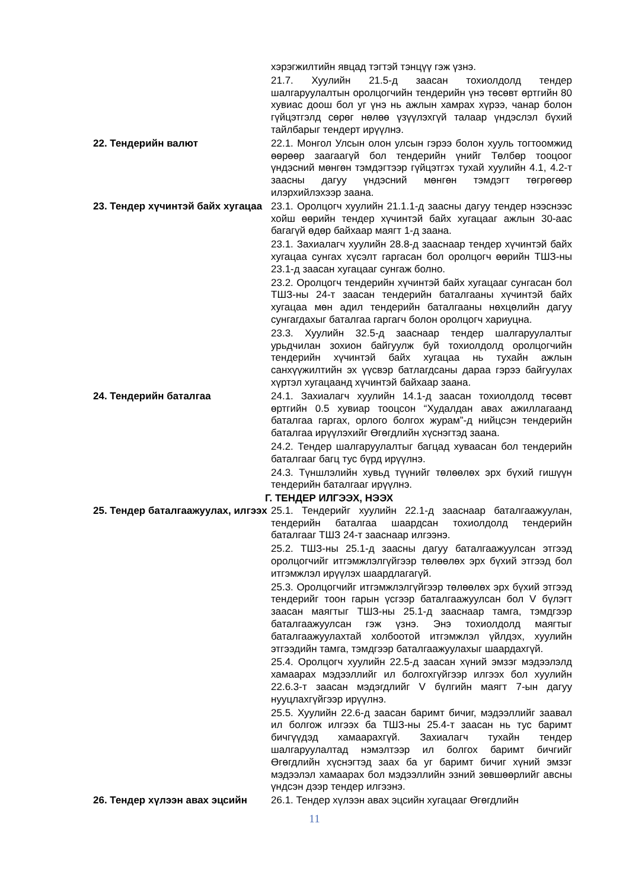хэрэгжилтийн явцад тэгтэй тэнцүү гэж үзнэ.
21.7. Хуулийн 21.5-д заасан тохиолдолд тендер шалгаруулалтын оролцогчийн тендерийн үнэ төсөвт өртгийн 80 хувиас доош бол уг үнэ нь ажлын хамрах хүрээ, чанар болон гүйцэтгэлд сөрөг нөлөө үзүүлэхгүй талаар үндэслэл бүхий тайлбарыг тендерт ирүүлнэ.
22. Тендерийн валют 22.1. Монгол Улсын олон улсын гэрээ болон хууль тогтоомжид өөрөөр заагаагүй бол тендерийн үнийг Төлбөр тооцоог үндэсний мөнгөн тэмдэгтээр гүйцэтгэх тухай хуулийн 4.1, 4.2-т заасны дагуу үндэсний мөнгөн тэмдэгт төгрөгөөр илэрхийлэхээр заана.
23. Тендер хүчинтэй байх хугацаа
23.1. Оролцогч хуулийн 21.1.1-д заасны дагуу тендер нээснээс хойш өөрийн тендер хүчинтэй байх хугацааг ажлын 30-аас багагүй өдөр байхаар маягт 1-д заана.
23.1. Захиалагч хуулийн 28.8-д зааснаар тендер хүчинтэй байх хугацаа сунгах хүсэлт гаргасан бол оролцогч өөрийн ТШЗ-ны 23.1-д заасан хугацааг сунгаж болно.
23.2. Оролцогч тендерийн хүчинтэй байх хугацааг сунгасан бол ТШЗ-ны 24-т заасан тендерийн баталгааны хүчинтэй байх хугацаа мөн адил тендерийн баталгааны нөхцөлийн дагуу сунгагдахыг баталгаа гаргагч болон оролцогч хариуцна.
23.3. Хуулийн 32.5-д зааснаар тендер шалгаруулалтыг урьдчилан зохион байгуулж буй тохиолдолд оролцогчийн тендерийн хүчинтэй байх хугацаа нь тухайн ажлын санхүүжилтийн эх үүсвэр батлагдсаны дараа гэрээ байгуулах хүртэл хугацаанд хүчинтэй байхаар заана.
24. Тендерийн баталгаа 24.1. Захиалагч хуулийн 14.1-д заасан тохиолдолд төсөвт өртгийн 0.5 хувиар тооцсон “Худалдан авах ажиллагаанд баталгаа гаргах, орлого болгох журам”-д нийцсэн тендерийн баталгаа ирүүлэхийг Өгөгдлийн хүснэгтэд заана.
24.2. Тендер шалгаруулалтыг багцад хуваасан бол тендерийн баталгааг багц тус бүрд ирүүлнэ.
24.3. Түншлэлийн хувьд түүнийг төлөөлөх эрх бүхий гишүүн тендерийн баталгааг ирүүлнэ.
Г. ТЕНДЕР ИЛГЭЭХ, НЭЭХ
25. Тендер баталгаажуулах, илгээх
25.1. Тендерийг хуулийн 22.1-д зааснаар баталгаажуулан, тендерийн баталгаа шаардсан тохиолдолд тендерийн баталгааг ТШЗ 24-т зааснаар илгээнэ.
25.2. ТШЗ-ны 25.1-д заасны дагуу баталгаажуулсан этгээд оролцогчийг итгэмжлэлгүйгээр төлөөлөх эрх бүхий этгээд бол итгэмжлэл ирүүлэх шаардлагагүй.
25.3. Оролцогчийг итгэмжлэлгүйгээр төлөөлөх эрх бүхий этгээд тендерийг тоон гарын үсгээр баталгаажуулсан бол V бүлэгт заасан маягтыг ТШЗ-ны 25.1-д зааснаар тамга, тэмдгээр баталгаажуулсан гэж үзнэ. Энэ тохиолдолд маягтыг баталгаажуулахтай холбоотой итгэмжлэл үйлдэх, хуулийн этгээдийн тамга, тэмдгээр баталгаажуулахыг шаардахгүй.
25.4. Оролцогч хуулийн 22.5-д заасан хүний эмзэг мэдээлэлд хамаарах мэдээллийг ил болгохгүйгээр илгээх бол хуулийн 22.6.3-т заасан мэдэгдлийг V бүлгийн маягт 7-ын дагуу нууцлахгүйгээр ирүүлнэ.
25.5. Хуулийн 22.6-д заасан баримт бичиг, мэдээллийг заавал ил болгож илгээх ба ТШЗ-ны 25.4-т заасан нь тус баримт бичгүүдэд хамаарахгүй. Захиалагч тухайн тендер шалгаруулалтад нэмэлтээр ил болгох баримт бичгийг Өгөгдлийн хүснэгтэд заах ба уг баримт бичиг хүний эмзэг мэдээлэл хамаарах бол мэдээллийн эзний зөвшөөрлийг авсны үндсэн дээр тендер илгээнэ.
26. Тендер хүлээн авах эцсийн 26.1. Тендер хүлээн авах эцсийн хугацааг Өгөгдлийн
11